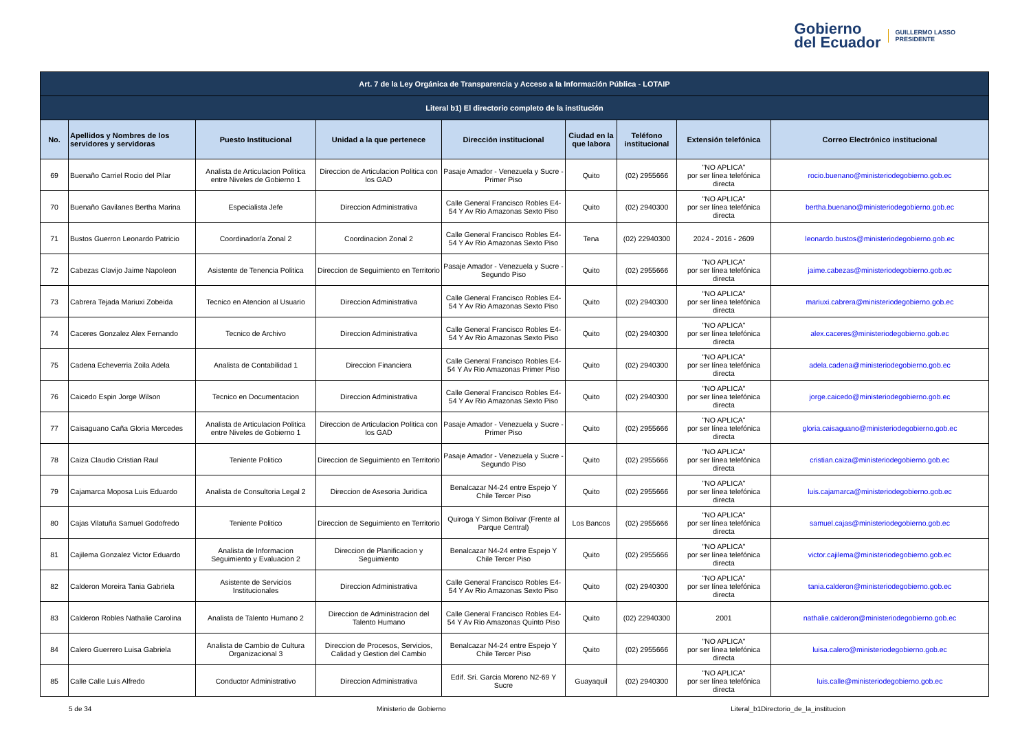Gobierno
del Ecuador
GUILLERMO LASSO
PRESIDENTE
| Art. 7 de la Ley Orgánica de Transparencia y Acceso a la Información Pública - LOTAIP | | | | | | | | |
| --- | --- | --- | --- | --- | --- | --- | --- | --- |
| Literal b1) El directorio completo de la institución | | | | | | | | |
| No. | Apellidos y Nombres de los servidores y servidoras | Puesto Institucional | Unidad a la que pertenece | Dirección institucional | Ciudad en la que labora | Teléfono institucional | Extensión telefónica | Correo Electrónico institucional |
| 69 | Buenaño Carriel Rocio del Pilar | Analista de Articulacion Politica entre Niveles de Gobierno 1 | Direccion de Articulacion Politica con los GAD | Pasaje Amador - Venezuela y Sucre - Primer Piso | Quito | (02) 2955666 | "NO APLICA" por ser línea telefónica directa | rocio.buenano@ministeriodegobierno.gob.ec |
| 70 | Buenaño Gavilanes Bertha Marina | Especialista Jefe | Direccion Administrativa | Calle General Francisco Robles E4-54 Y Av Rio Amazonas Sexto Piso | Quito | (02) 2940300 | "NO APLICA" por ser línea telefónica directa | bertha.buenano@ministeriodegobierno.gob.ec |
| 71 | Bustos Guerron Leonardo Patricio | Coordinador/a Zonal 2 | Coordinacion Zonal 2 | Calle General Francisco Robles E4-54 Y Av Rio Amazonas Sexto Piso | Tena | (02) 22940300 | 2024 - 2016 - 2609 | leonardo.bustos@ministeriodegobierno.gob.ec |
| 72 | Cabezas Clavijo Jaime Napoleon | Asistente de Tenencia Politica | Direccion de Seguimiento en Territorio | Pasaje Amador - Venezuela y Sucre - Segundo Piso | Quito | (02) 2955666 | "NO APLICA" por ser línea telefónica directa | jaime.cabezas@ministeriodegobierno.gob.ec |
| 73 | Cabrera Tejada Mariuxi Zobeida | Tecnico en Atencion al Usuario | Direccion Administrativa | Calle General Francisco Robles E4-54 Y Av Rio Amazonas Sexto Piso | Quito | (02) 2940300 | "NO APLICA" por ser línea telefónica directa | mariuxi.cabrera@ministeriodegobierno.gob.ec |
| 74 | Caceres Gonzalez Alex Fernando | Tecnico de Archivo | Direccion Administrativa | Calle General Francisco Robles E4-54 Y Av Rio Amazonas Sexto Piso | Quito | (02) 2940300 | "NO APLICA" por ser línea telefónica directa | alex.caceres@ministeriodegobierno.gob.ec |
| 75 | Cadena Echeverria Zoila Adela | Analista de Contabilidad 1 | Direccion Financiera | Calle General Francisco Robles E4-54 Y Av Rio Amazonas Primer Piso | Quito | (02) 2940300 | "NO APLICA" por ser línea telefónica directa | adela.cadena@ministeriodegobierno.gob.ec |
| 76 | Caicedo Espin Jorge Wilson | Tecnico en Documentacion | Direccion Administrativa | Calle General Francisco Robles E4-54 Y Av Rio Amazonas Sexto Piso | Quito | (02) 2940300 | "NO APLICA" por ser línea telefónica directa | jorge.caicedo@ministeriodegobierno.gob.ec |
| 77 | Caisaguano Caña Gloria Mercedes | Analista de Articulacion Politica entre Niveles de Gobierno 1 | Direccion de Articulacion Politica con los GAD | Pasaje Amador - Venezuela y Sucre - Primer Piso | Quito | (02) 2955666 | "NO APLICA" por ser línea telefónica directa | gloria.caisaguano@ministeriodegobierno.gob.ec |
| 78 | Caiza Claudio Cristian Raul | Teniente Politico | Direccion de Seguimiento en Territorio | Pasaje Amador - Venezuela y Sucre - Segundo Piso | Quito | (02) 2955666 | "NO APLICA" por ser línea telefónica directa | cristian.caiza@ministeriodegobierno.gob.ec |
| 79 | Cajamarca Moposa Luis Eduardo | Analista de Consultoria Legal 2 | Direccion de Asesoria Juridica | Benalcazar N4-24 entre Espejo Y Chile Tercer Piso | Quito | (02) 2955666 | "NO APLICA" por ser línea telefónica directa | luis.cajamarca@ministeriodegobierno.gob.ec |
| 80 | Cajas Vilatuña Samuel Godofredo | Teniente Politico | Direccion de Seguimiento en Territorio | Quiroga Y Simon Bolivar (Frente al Parque Central) | Los Bancos | (02) 2955666 | "NO APLICA" por ser línea telefónica directa | samuel.cajas@ministeriodegobierno.gob.ec |
| 81 | Cajilema Gonzalez Victor Eduardo | Analista de Informacion Seguimiento y Evaluacion 2 | Direccion de Planificacion y Seguimiento | Benalcazar N4-24 entre Espejo Y Chile Tercer Piso | Quito | (02) 2955666 | "NO APLICA" por ser línea telefónica directa | victor.cajilema@ministeriodegobierno.gob.ec |
| 82 | Calderon Moreira Tania Gabriela | Asistente de Servicios Institucionales | Direccion Administrativa | Calle General Francisco Robles E4-54 Y Av Rio Amazonas Sexto Piso | Quito | (02) 2940300 | "NO APLICA" por ser línea telefónica directa | tania.calderon@ministeriodegobierno.gob.ec |
| 83 | Calderon Robles Nathalie Carolina | Analista de Talento Humano 2 | Direccion de Administracion del Talento Humano | Calle General Francisco Robles E4-54 Y Av Rio Amazonas Quinto Piso | Quito | (02) 22940300 | 2001 | nathalie.calderon@ministeriodegobierno.gob.ec |
| 84 | Calero Guerrero Luisa Gabriela | Analista de Cambio de Cultura Organizacional 3 | Direccion de Procesos, Servicios, Calidad y Gestion del Cambio | Benalcazar N4-24 entre Espejo Y Chile Tercer Piso | Quito | (02) 2955666 | "NO APLICA" por ser línea telefónica directa | luisa.calero@ministeriodegobierno.gob.ec |
| 85 | Calle Calle Luis Alfredo | Conductor Administrativo | Direccion Administrativa | Edif. Sri. Garcia Moreno N2-69 Y Sucre | Guayaquil | (02) 2940300 | "NO APLICA" por ser línea telefónica directa | luis.calle@ministeriodegobierno.gob.ec |
5 de 34 Ministerio de Gobierno Literal_b1Directorio_de_la_institucion